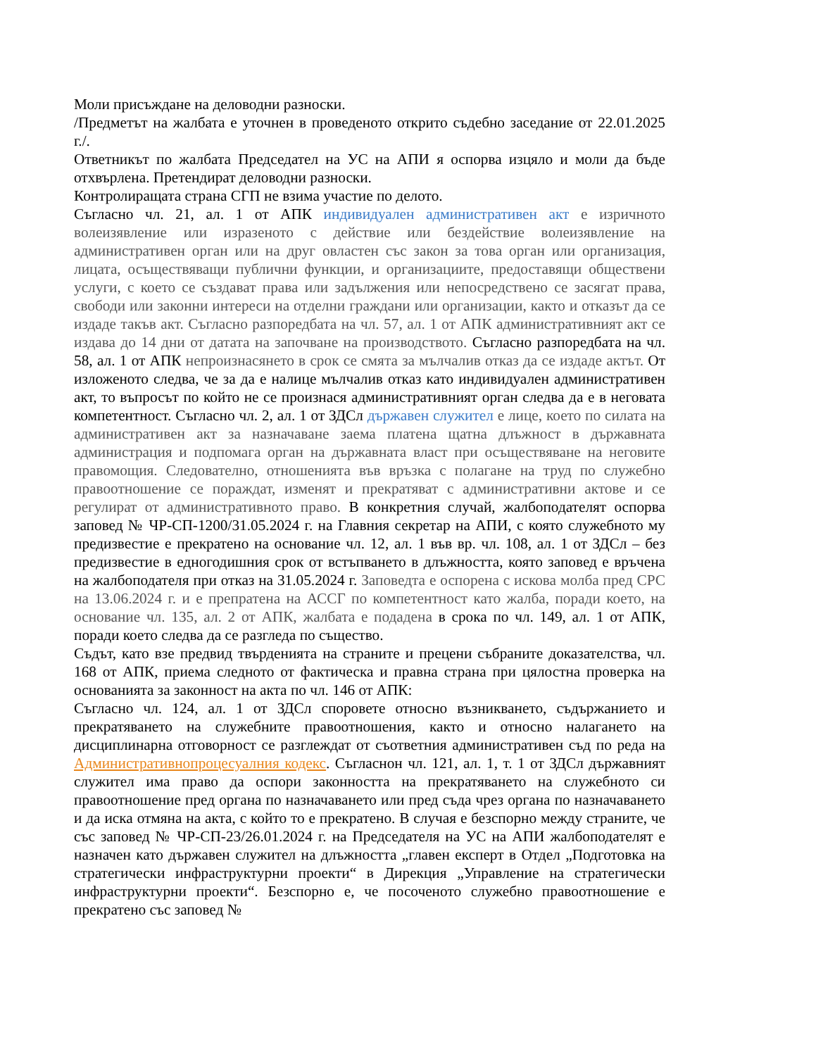Моли присъждане на деловодни разноски.
/Предметът на жалбата е уточнен в проведеното открито съдебно заседание от 22.01.2025 г./.
Ответникът по жалбата Председател на УС на АПИ я оспорва изцяло и моли да бъде отхвърлена. Претендират деловодни разноски.
Контролиращата страна СГП не взима участие по делото.
Съгласно чл. 21, ал. 1 от АПК индивидуален административен акт е изричното волеизявление или изразеното с действие или бездействие волеизявление на административен орган или на друг овластен със закон за това орган или организация, лицата, осъществяващи публични функции, и организациите, предоставящи обществени услуги, с което се създават права или задължения или непосредствено се засягат права, свободи или законни интереси на отделни граждани или организации, както и отказът да се издаде такъв акт. Съгласно разпоредбата на чл. 57, ал. 1 от АПК административният акт се издава до 14 дни от датата на започване на производството. Съгласно разпоредбата на чл. 58, ал. 1 от АПК непроизнасянето в срок се смята за мълчалив отказ да се издаде актът. От изложеното следва, че за да е налице мълчалив отказ като индивидуален административен акт, то въпросът по който не се произнася административният орган следва да е в неговата компетентност. Съгласно чл. 2, ал. 1 от ЗДСл държавен служител е лице, което по силата на административен акт за назначаване заема платена щатна длъжност в държавната администрация и подпомага орган на държавната власт при осъществяване на неговите правомощия. Следователно, отношенията във връзка с полагане на труд по служебно правоотношение се пораждат, изменят и прекратяват с административни актове и се регулират от административното право. В конкретния случай, жалбоподателят оспорва заповед № ЧР-СП-1200/31.05.2024 г. на Главния секретар на АПИ, с която служебното му предизвестие е прекратено на основание чл. 12, ал. 1 във вр. чл. 108, ал. 1 от ЗДСл – без предизвестие в едногодишния срок от встъпването в длъжността, която заповед е връчена на жалбоподателя при отказ на 31.05.2024 г. Заповедта е оспорена с искова молба пред СРС на 13.06.2024 г. и е препратена на АССГ по компетентност като жалба, поради което, на основание чл. 135, ал. 2 от АПК, жалбата е подадена в срока по чл. 149, ал. 1 от АПК, поради което следва да се разгледа по същество.
Съдът, като взе предвид твърденията на страните и прецени събраните доказателства, чл. 168 от АПК, приема следното от фактическа и правна страна при цялостна проверка на основанията за законност на акта по чл. 146 от АПК:
Съгласно чл. 124, ал. 1 от ЗДСл споровете относно възникването, съдържанието и прекратяването на служебните правоотношения, както и относно налагането на дисциплинарна отговорност се разглеждат от съответния административен съд по реда на Административнопроцесуалния кодекс. Съгласнон чл. 121, ал. 1, т. 1 от ЗДСл държавният служител има право да оспори законността на прекратяването на служебното си правоотношение пред органа по назначаването или пред съда чрез органа по назначаването и да иска отмяна на акта, с който то е прекратено. В случая е безспорно между страните, че със заповед № ЧР-СП-23/26.01.2024 г. на Председателя на УС на АПИ жалбоподателят е назначен като държавен служител на длъжността „главен експерт в Отдел „Подготовка на стратегически инфраструктурни проекти“ в Дирекция „Управление на стратегически инфраструктурни проекти“. Безспорно е, че посоченото служебно правоотношение е прекратено със заповед №